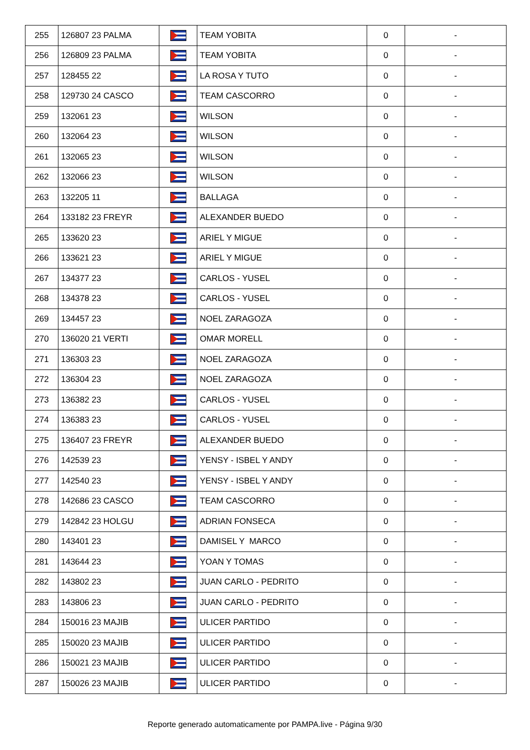| 255 | 126807 23 PALMA | | TEAM YOBITA | 0 | - |
| 256 | 126809 23 PALMA | | TEAM YOBITA | 0 | - |
| 257 | 128455 22 | | LA ROSA Y TUTO | 0 | - |
| 258 | 129730 24 CASCO | | TEAM CASCORRO | 0 | - |
| 259 | 132061 23 | | WILSON | 0 | - |
| 260 | 132064 23 | | WILSON | 0 | - |
| 261 | 132065 23 | | WILSON | 0 | - |
| 262 | 132066 23 | | WILSON | 0 | - |
| 263 | 132205 11 | | BALLAGA | 0 | - |
| 264 | 133182 23 FREYR | | ALEXANDER BUEDO | 0 | - |
| 265 | 133620 23 | | ARIEL Y MIGUE | 0 | - |
| 266 | 133621 23 | | ARIEL Y MIGUE | 0 | - |
| 267 | 134377 23 | | CARLOS - YUSEL | 0 | - |
| 268 | 134378 23 | | CARLOS - YUSEL | 0 | - |
| 269 | 134457 23 | | NOEL ZARAGOZA | 0 | - |
| 270 | 136020 21 VERTI | | OMAR MORELL | 0 | - |
| 271 | 136303 23 | | NOEL ZARAGOZA | 0 | - |
| 272 | 136304 23 | | NOEL ZARAGOZA | 0 | - |
| 273 | 136382 23 | | CARLOS - YUSEL | 0 | - |
| 274 | 136383 23 | | CARLOS - YUSEL | 0 | - |
| 275 | 136407 23 FREYR | | ALEXANDER BUEDO | 0 | - |
| 276 | 142539 23 | | YENSY - ISBEL Y ANDY | 0 | - |
| 277 | 142540 23 | | YENSY - ISBEL Y ANDY | 0 | - |
| 278 | 142686 23 CASCO | | TEAM CASCORRO | 0 | - |
| 279 | 142842 23 HOLGU | | ADRIAN FONSECA | 0 | - |
| 280 | 143401 23 | | DAMISEL Y MARCO | 0 | - |
| 281 | 143644 23 | | YOAN Y TOMAS | 0 | - |
| 282 | 143802 23 | | JUAN CARLO - PEDRITO | 0 | - |
| 283 | 143806 23 | | JUAN CARLO - PEDRITO | 0 | - |
| 284 | 150016 23 MAJIB | | ULICER PARTIDO | 0 | - |
| 285 | 150020 23 MAJIB | | ULICER PARTIDO | 0 | - |
| 286 | 150021 23 MAJIB | | ULICER PARTIDO | 0 | - |
| 287 | 150026 23 MAJIB | | ULICER PARTIDO | 0 | - |
Reporte generado automaticamente por PAMPA.live - Página 9/30